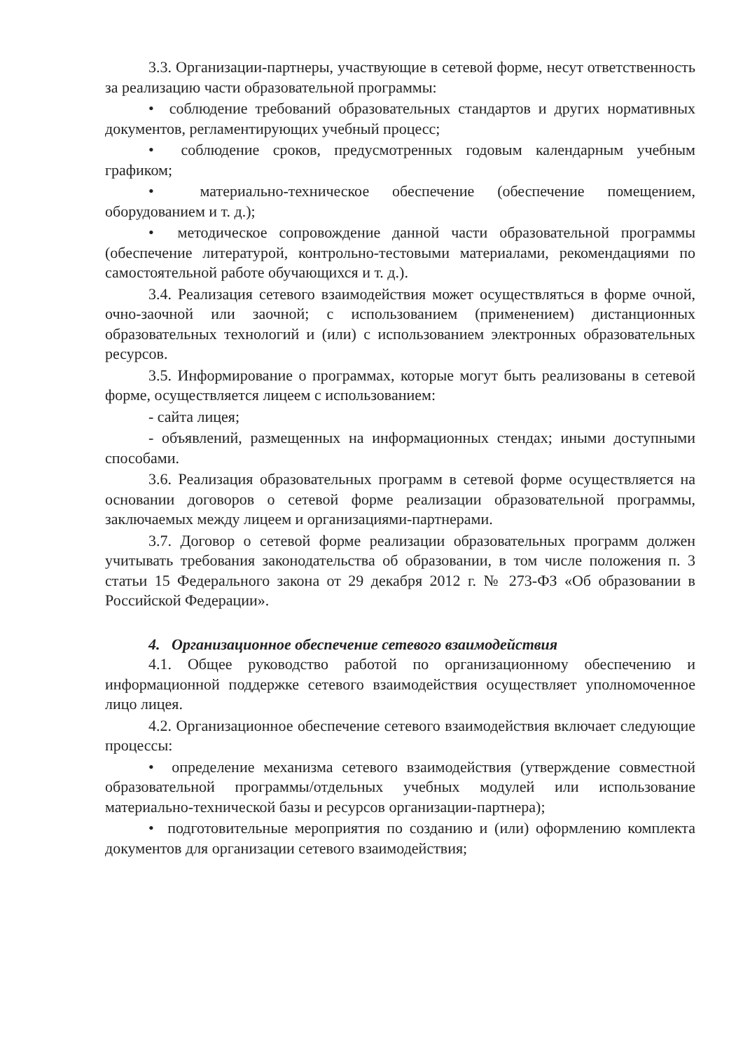3.3. Организации-партнеры, участвующие в сетевой форме, несут ответственность за реализацию части образовательной программы:
• соблюдение требований образовательных стандартов и других нормативных документов, регламентирующих учебный процесс;
• соблюдение сроков, предусмотренных годовым календарным учебным графиком;
• материально-техническое обеспечение (обеспечение помещением, оборудованием и т. д.);
• методическое сопровождение данной части образовательной программы (обеспечение литературой, контрольно-тестовыми материалами, рекомендациями по самостоятельной работе обучающихся и т. д.).
3.4. Реализация сетевого взаимодействия может осуществляться в форме очной, очно-заочной или заочной; с использованием (применением) дистанционных образовательных технологий и (или) с использованием электронных образовательных ресурсов.
3.5. Информирование о программах, которые могут быть реализованы в сетевой форме, осуществляется лицеем с использованием:
- сайта лицея;
- объявлений, размещенных на информационных стендах; иными доступными способами.
3.6. Реализация образовательных программ в сетевой форме осуществляется на основании договоров о сетевой форме реализации образовательной программы, заключаемых между лицеем и организациями-партнерами.
3.7. Договор о сетевой форме реализации образовательных программ должен учитывать требования законодательства об образовании, в том числе положения п. 3 статьи 15 Федерального закона от 29 декабря 2012 г. № 273-ФЗ «Об образовании в Российской Федерации».
4. Организационное обеспечение сетевого взаимодействия
4.1. Общее руководство работой по организационному обеспечению и информационной поддержке сетевого взаимодействия осуществляет уполномоченное лицо лицея.
4.2. Организационное обеспечение сетевого взаимодействия включает следующие процессы:
• определение механизма сетевого взаимодействия (утверждение совместной образовательной программы/отдельных учебных модулей или использование материально-технической базы и ресурсов организации-партнера);
• подготовительные мероприятия по созданию и (или) оформлению комплекта документов для организации сетевого взаимодействия;